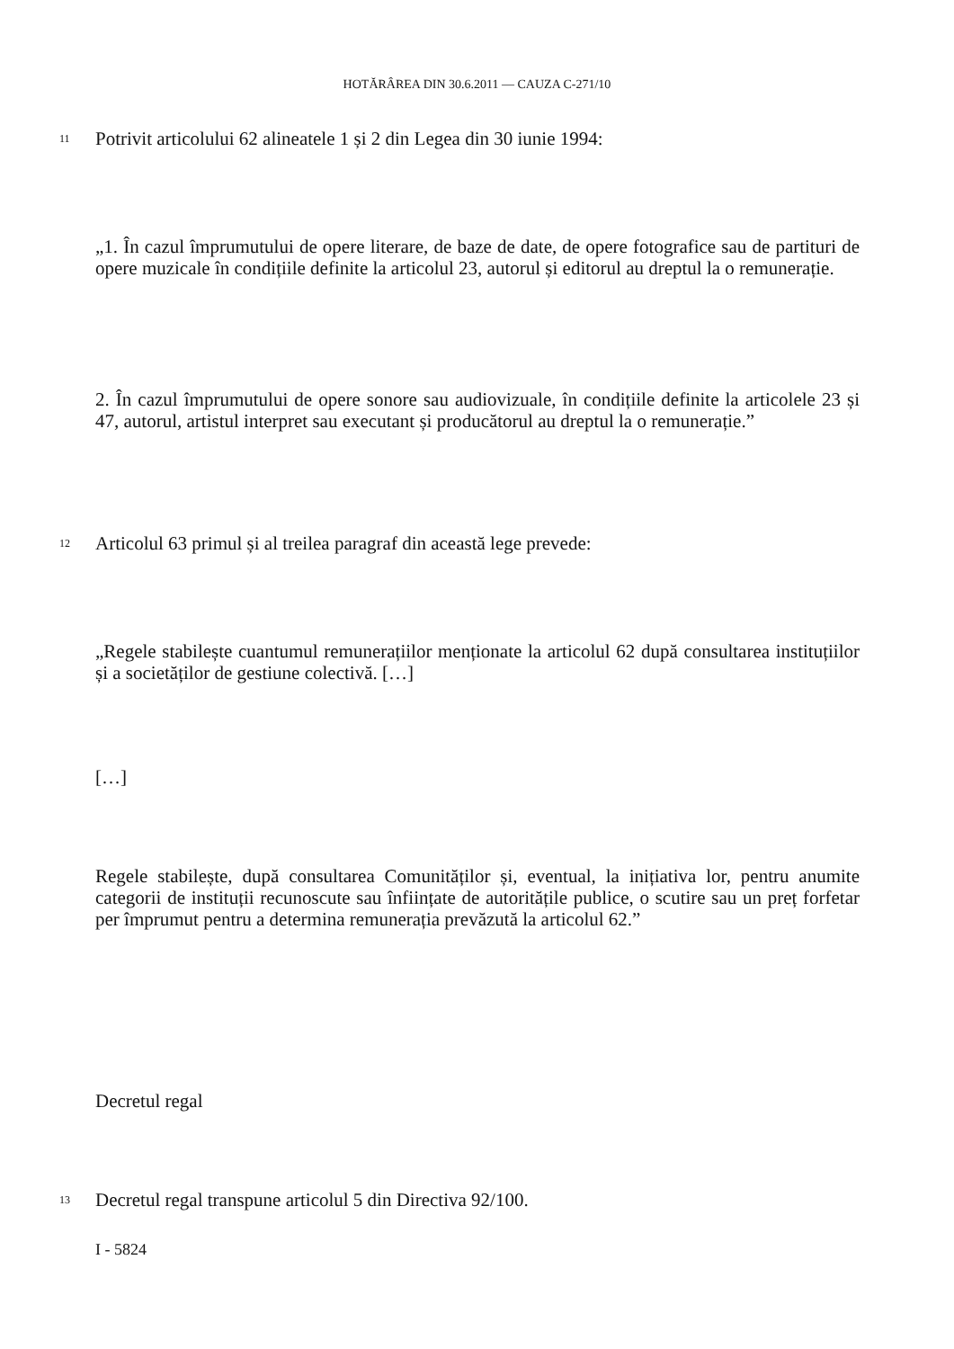HOTĂRÂREA DIN 30.6.2011 — CAUZA C-271/10
11
Potrivit articolului 62 alineatele 1 și 2 din Legea din 30 iunie 1994:
„1. În cazul împrumutului de opere literare, de baze de date, de opere fotografice sau de partituri de opere muzicale în condițiile definite la articolul 23, autorul și editorul au dreptul la o remunerație.
2. În cazul împrumutului de opere sonore sau audiovizuale, în condițiile definite la articolele 23 și 47, autorul, artistul interpret sau executant și producătorul au dreptul la o remunerație.”
12
Articolul 63 primul și al treilea paragraf din această lege prevede:
„Regele stabilește cuantumul remunerațiilor menționate la articolul 62 după consultarea instituțiilor și a societăților de gestiune colectivă. […]
[…]
Regele stabilește, după consultarea Comunităților și, eventual, la inițiativa lor, pentru anumite categorii de instituții recunoscute sau înființate de autoritățile publice, o scutire sau un preț forfetar per împrumut pentru a determina remunerația prevăzută la articolul 62.”
Decretul regal
13 Decretul regal transpune articolul 5 din Directiva 92/100.
I - 5824